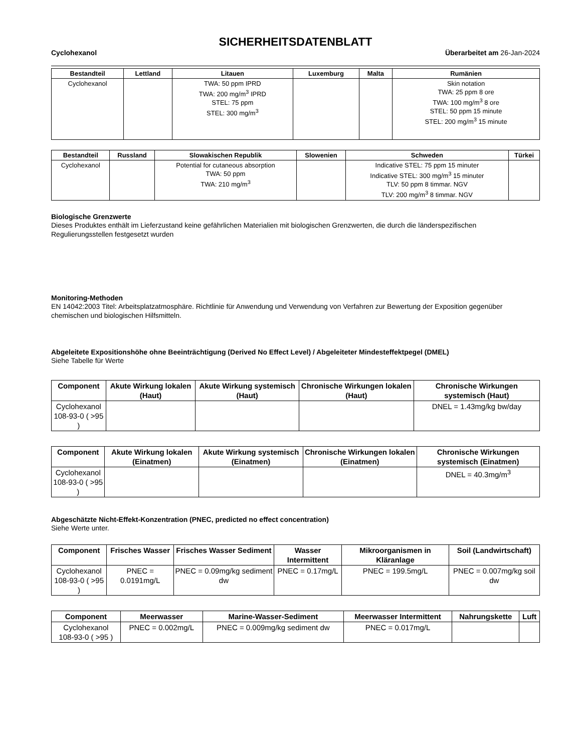SICHERHEITSDATENBLATT
Cyclohexanol Überarbeitet am 26-Jan-2024
| Bestandteil | Lettland | Litauen | Luxemburg | Malta | Rumänien |
| --- | --- | --- | --- | --- | --- |
| Cyclohexanol | | TWA: 50 ppm IPRD TWA: 200 mg/m<sup>3</sup> IPRD STEL: 75 ppm STEL: 300 mg/m<sup>3</sup> | | | Skin notation TWA: 25 ppm 8 ore TWA: 100 mg/m<sup>3</sup> 8 ore STEL: 50 ppm 15 minute STEL: 200 mg/m<sup>3</sup> 15 minute |
| Bestandteil | Russland | Slowakischen Republik | Slowenien | Schweden | Türkei |
| --- | --- | --- | --- | --- | --- |
| Cyclohexanol | | Potential for cutaneous absorption TWA: 50 ppm TWA: 210 mg/m<sup>3</sup> | | Indicative STEL: 75 ppm 15 minuter Indicative STEL: 300 mg/m<sup>3</sup> 15 minuter TLV: 50 ppm 8 timmar. NGV TLV: 200 mg/m<sup>3</sup> 8 timmar. NGV | |
Biologische Grenzwerte
Dieses Produktes enthält im Lieferzustand keine gefährlichen Materialien mit biologischen Grenzwerten, die durch die länderspezifischen Regulierungsstellen festgesetzt wurden
Monitoring-Methoden
EN 14042:2003 Titel: Arbeitsplatzatmosphäre. Richtlinie für Anwendung und Verwendung von Verfahren zur Bewertung der Exposition gegenüber chemischen und biologischen Hilfsmitteln.
Abgeleitete Expositionshöhe ohne Beeinträchtigung (Derived No Effect Level) / Abgeleiteter Mindesteffektpegel (DMEL)
Siehe Tabelle für Werte
| Component | Akute Wirkung lokalen (Haut) | Akute Wirkung systemisch (Haut) | Chronische Wirkungen lokalen (Haut) | Chronische Wirkungen systemisch (Haut) |
| --- | --- | --- | --- | --- |
| Cyclohexanol 108-93-0 ( >95 ) | | | | DNEL = 1.43mg/kg bw/day |
| Component | Akute Wirkung lokalen (Einatmen) | Akute Wirkung systemisch (Einatmen) | Chronische Wirkungen lokalen (Einatmen) | Chronische Wirkungen systemisch (Einatmen) |
| --- | --- | --- | --- | --- |
| Cyclohexanol 108-93-0 ( >95 ) | | | | DNEL = 40.3mg/m<sup>3</sup> |
Abgeschätzte Nicht-Effekt-Konzentration (PNEC, predicted no effect concentration)
Siehe Werte unter.
| Component | Frisches Wasser | Frisches Wasser Sediment | Wasser Intermittent | Mikroorganismen in Kläranlage | Soil (Landwirtschaft) |
| --- | --- | --- | --- | --- | --- |
| Cyclohexanol 108-93-0 ( >95 ) | PNEC = 0.0191mg/L | PNEC = 0.09mg/kg sediment dw | PNEC = 0.17mg/L | PNEC = 199.5mg/L | PNEC = 0.007mg/kg soil dw |
| Component | Meerwasser | Marine-Wasser-Sediment | Meerwasser Intermittent | Nahrungskette | Luft |
| --- | --- | --- | --- | --- | --- |
| Cyclohexanol 108-93-0 ( >95 ) | PNEC = 0.002mg/L | PNEC = 0.009mg/kg sediment dw | PNEC = 0.017mg/L | | |